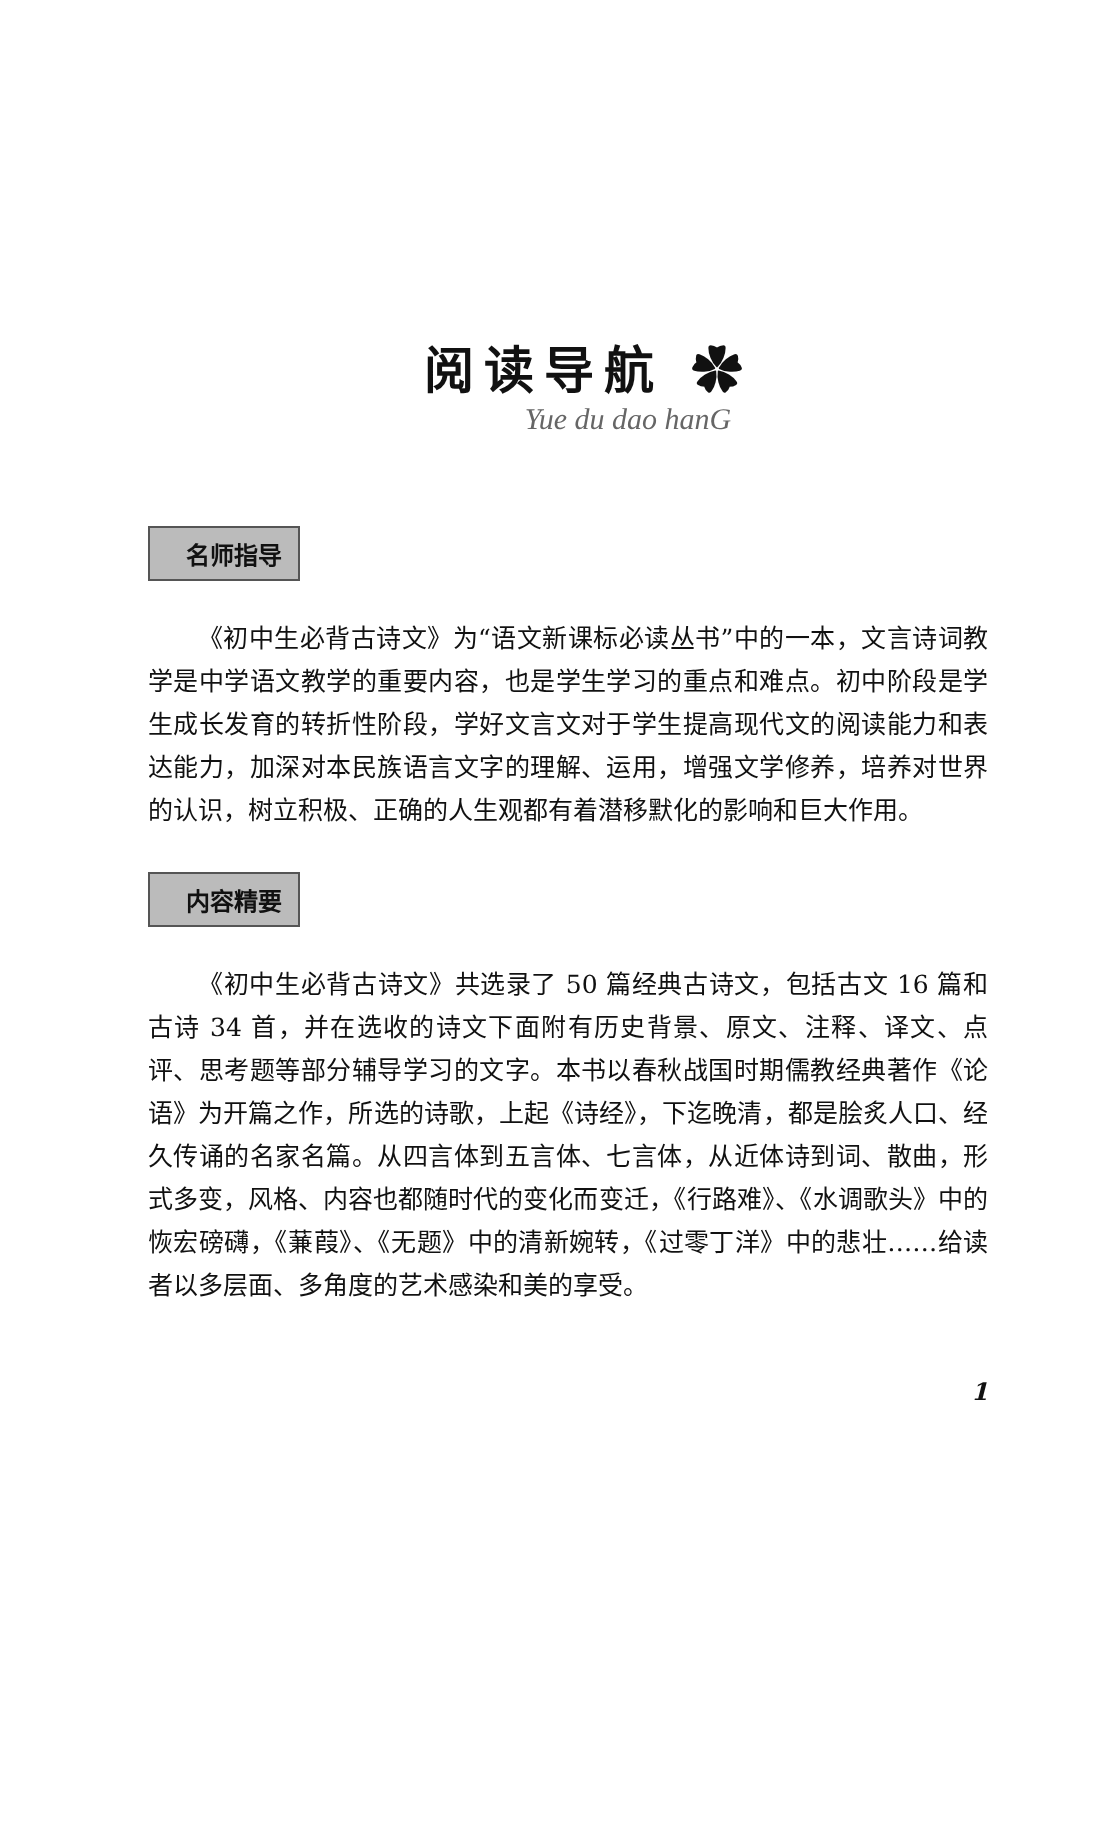阅读导航 ✿
Yue du dao hanG
名师指导
《初中生必背古诗文》为“语文新课标必读丛书”中的一本，文言诗词教学是中学语文教学的重要内容，也是学生学习的重点和难点。初中阶段是学生成长发育的转折性阶段，学好文言文对于学生提高现代文的阅读能力和表达能力，加深对本民族语言文字的理解、运用，增强文学修养，培养对世界的认识，树立积极、正确的人生观都有着潜移默化的影响和巨大作用。
内容精要
《初中生必背古诗文》共选录了 50 篇经典古诗文，包括古文 16 篇和古诗 34 首，并在选收的诗文下面附有历史背景、原文、注释、译文、点评、思考题等部分辅导学习的文字。本书以春秋战国时期儒教经典著作《论语》为开篇之作，所选的诗歌，上起《诗经》，下迄晚清，都是脍炙人口、经久传诵的名家名篇。从四言体到五言体、七言体，从近体诗到词、散曲，形式多变，风格、内容也都随时代的变化而变迁，《行路难》、《水调歌头》中的恢宏磅礴，《蒹葭》、《无题》中的清新婉转，《过零丁洋》中的悲壮……给读者以多层面、多角度的艺术感染和美的享受。
1